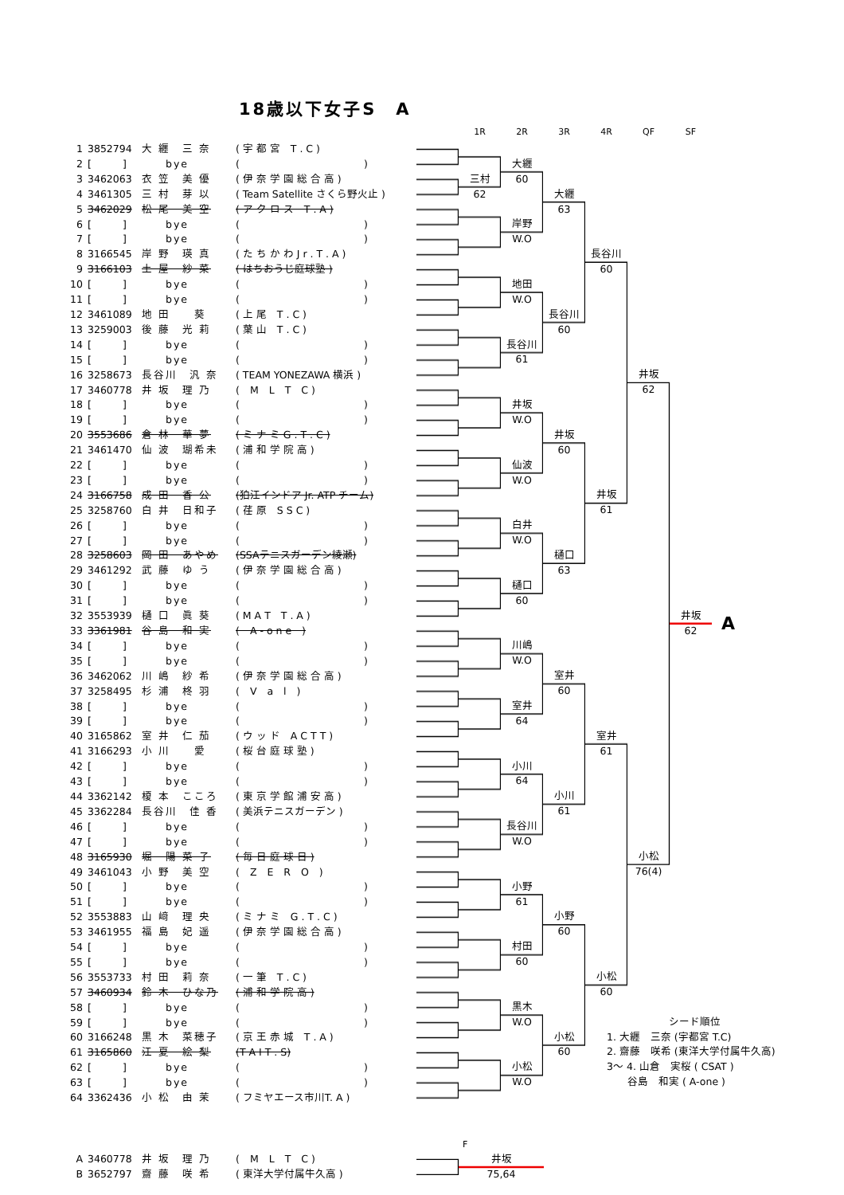18歳以下女子S　A
| 1 | 3852794 | 大 纒 三 奈 | ( 宇 都 宮 T . C ) |
| 2 | [ ] | bye | ( ) |
| 3 | 3462063 | 衣 笠 美 優 | ( 伊 奈 学 園 総 合 高 ) |
| 4 | 3461305 | 三 村 芽 以 | ( Team Satellite さくら野火止 ) |
| 5 | 3462029 | 松 尾 美 空 | ( ア ク ロ ス T . A ) |
| 6 | [ ] | bye | ( ) |
| 7 | [ ] | bye | ( ) |
| 8 | 3166545 | 岸 野 瑛 真 | ( た ち か わ J r . T . A ) |
| 9 | 3166103 | 土 屋 紗 菜 | ( はちおうじ庭球塾 ) |
| 10 | [ ] | bye | ( ) |
| 11 | [ ] | bye | ( ) |
| 12 | 3461089 | 地 田 葵 | ( 上 尾 T . C ) |
| 13 | 3259003 | 後 藤 光 莉 | ( 葉 山 T . C ) |
| 14 | [ ] | bye | ( ) |
| 15 | [ ] | bye | ( ) |
| 16 | 3258673 | 長谷川 汎 奈 | ( TEAM YONEZAWA 横浜 ) |
| 17 | 3460778 | 井 坂 理 乃 | ( M L T C ) |
| 18 | [ ] | bye | ( ) |
| 19 | [ ] | bye | ( ) |
| 20 | 3553686 | 倉 林 華 夢 | ( ミ ナ ミ G . T . C ) |
| 21 | 3461470 | 仙 波 瑚希未 | ( 浦 和 学 院 高 ) |
| 22 | [ ] | bye | ( ) |
| 23 | [ ] | bye | ( ) |
| 24 | 3166758 | 成 田 香 公 | (狛江インドア Jr. ATP チーム) |
| 25 | 3258760 | 白 井 日和子 | ( 荏 原 S S C ) |
| 26 | [ ] | bye | ( ) |
| 27 | [ ] | bye | ( ) |
| 28 | 3258603 | 岡 田 あやめ | (SSAテニスガーデン綾瀬) |
| 29 | 3461292 | 武 藤 ゆ う | ( 伊 奈 学 園 総 合 高 ) |
| 30 | [ ] | bye | ( ) |
| 31 | [ ] | bye | ( ) |
| 32 | 3553939 | 樋 口 眞 葵 | ( M A T T . A ) |
| 33 | 3361981 | 谷 島 和 実 | ( A - o n e ) |
| 34 | [ ] | bye | ( ) |
| 35 | [ ] | bye | ( ) |
| 36 | 3462062 | 川 嶋 紗 希 | ( 伊 奈 学 園 総 合 高 ) |
| 37 | 3258495 | 杉 浦 柊 羽 | ( V a l ) |
| 38 | [ ] | bye | ( ) |
| 39 | [ ] | bye | ( ) |
| 40 | 3165862 | 室 井 仁 茄 | ( ウ ッ ド A C T T ) |
| 41 | 3166293 | 小 川 愛 | ( 桜 台 庭 球 塾 ) |
| 42 | [ ] | bye | ( ) |
| 43 | [ ] | bye | ( ) |
| 44 | 3362142 | 榎 本 こころ | ( 東 京 学 館 浦 安 高 ) |
| 45 | 3362284 | 長谷川 佳 香 | ( 美浜テニスガーデン ) |
| 46 | [ ] | bye | ( ) |
| 47 | [ ] | bye | ( ) |
| 48 | 3165930 | 堀 陽 菜 子 | ( 毎 日 庭 球 日 ) |
| 49 | 3461043 | 小 野 美 空 | ( Z E R O ) |
| 50 | [ ] | bye | ( ) |
| 51 | [ ] | bye | ( ) |
| 52 | 3553883 | 山 﨑 理 央 | ( ミ ナ ミ G . T . C ) |
| 53 | 3461955 | 福 島 妃 遥 | ( 伊 奈 学 園 総 合 高 ) |
| 54 | [ ] | bye | ( ) |
| 55 | [ ] | bye | ( ) |
| 56 | 3553733 | 村 田 莉 奈 | ( 一 筆 T . C ) |
| 57 | 3460934 | 鈴 木 ひな乃 | ( 浦 和 学 院 高 ) |
| 58 | [ ] | bye | ( ) |
| 59 | [ ] | bye | ( ) |
| 60 | 3166248 | 黒 木 菜穂子 | ( 京 王 赤 城 T . A ) |
| 61 | 3165860 | 江 夏 絵 梨 | (T A I T . S) |
| 62 | [ ] | bye | ( ) |
| 63 | [ ] | bye | ( ) |
| 64 | 3362436 | 小 松 由 茉 | ( フミヤエース市川T. A ) |
1R
2R
3R
4R
QF
SF
三村
62
大纒
60
岸野
W.O
地田
W.O
長谷川
61
井坂
W.O
仙波
W.O
白井
W.O
樋口
60
川嶋
W.O
室井
64
小川
64
長谷川
W.O
小野
61
村田
60
黒木
W.O
小松
W.O
大纒
63
長谷川
60
井坂
60
樋口
63
室井
60
小川
61
小野
60
小松
60
長谷川
60
井坂
61
室井
61
小松
60
井坂
62
小松
76(4)
井坂
62
A
　　　　　　シード順位
1. 大纒　三奈 (宇都宮 T.C)
2. 齋藤　咲希 (東洋大学付属牛久高)
3～ 4. 山倉　実桜 ( CSAT )
　　谷島　和実 ( A-one )
| A | 3460778 | 井 坂 理 乃 | ( M L T C ) |
| B | 3652797 | 齋 藤 咲 希 | ( 東洋大学付属牛久高 ) |
F
井坂
75,64